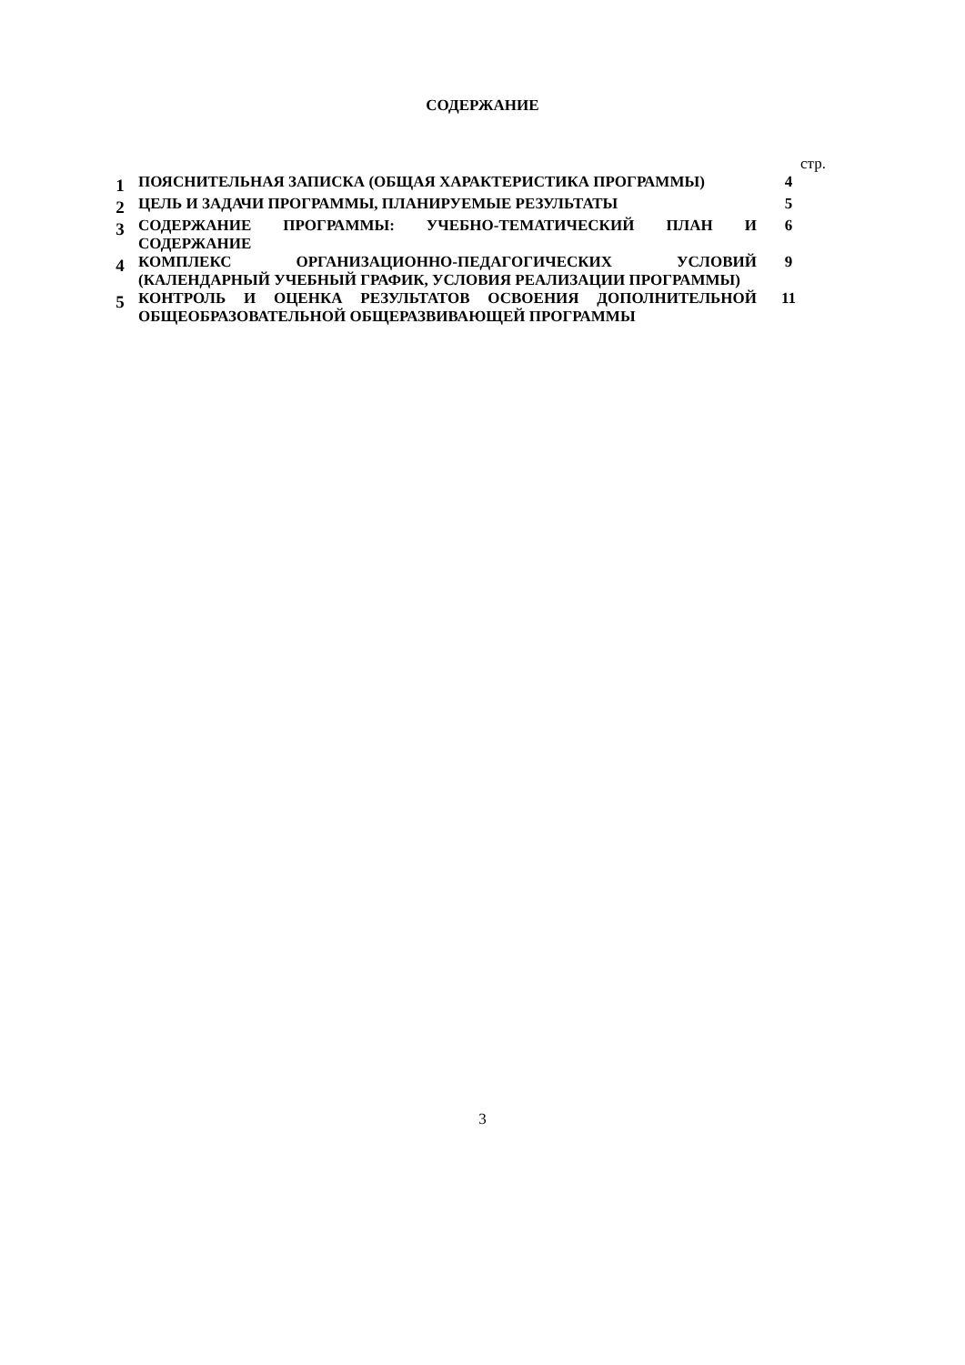СОДЕРЖАНИЕ
стр.
| 1 | ПОЯСНИТЕЛЬНАЯ ЗАПИСКА (ОБЩАЯ ХАРАКТЕРИСТИКА ПРОГРАММЫ) | 4 |
| 2 | ЦЕЛЬ И ЗАДАЧИ ПРОГРАММЫ, ПЛАНИРУЕМЫЕ РЕЗУЛЬТАТЫ | 5 |
| 3 | СОДЕРЖАНИЕ ПРОГРАММЫ: УЧЕБНО-ТЕМАТИЧЕСКИЙ ПЛАН И СОДЕРЖАНИЕ | 6 |
| 4 | КОМПЛЕКС ОРГАНИЗАЦИОННО-ПЕДАГОГИЧЕСКИХ УСЛОВИЙ (КАЛЕНДАРНЫЙ УЧЕБНЫЙ ГРАФИК, УСЛОВИЯ РЕАЛИЗАЦИИ ПРОГРАММЫ) | 9 |
| 5 | КОНТРОЛЬ И ОЦЕНКА РЕЗУЛЬТАТОВ ОСВОЕНИЯ ДОПОЛНИТЕЛЬНОЙ ОБЩЕОБРАЗОВАТЕЛЬНОЙ ОБЩЕРАЗВИВАЮЩЕЙ ПРОГРАММЫ | 11 |
3